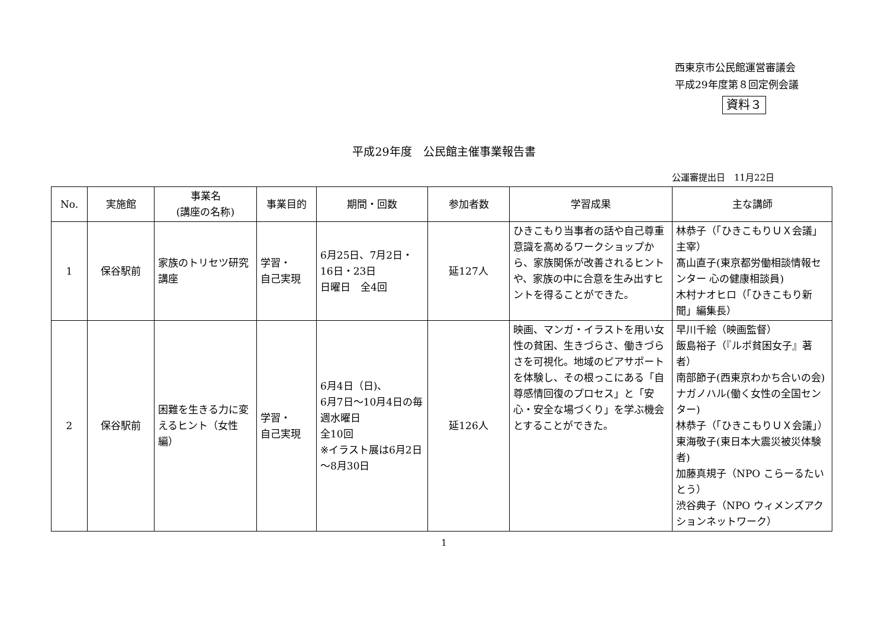西東京市公民館運営審議会
平成29年度第８回定例会議
資料３
平成29年度　公民館主催事業報告書
公運審提出日　11月22日
| No. | 実施館 | 事業名 (講座の名称) | 事業目的 | 期間・回数 | 参加者数 | 学習成果 | 主な講師 |
| --- | --- | --- | --- | --- | --- | --- | --- |
| 1 | 保谷駅前 | 家族のトリセツ研究講座 | 学習・ 自己実現 | 6月25日、7月2日・16日・23日 日曜日 全4回 | 延127人 | ひきこもり当事者の話や自己尊重意識を高めるワークショップから、家族関係が改善されるヒントや、家族の中に合意を生み出すヒントを得ることができた。 | 林恭子（「ひきこもりＵＸ会議」主宰） 髙山直子(東京都労働相談情報センター 心の健康相談員) 木村ナオヒロ（「ひきこもり新聞」編集長） |
| 2 | 保谷駅前 | 困難を生きる力に変えるヒント（女性編） | 学習・ 自己実現 | 6月4日（日)、 6月7日～10月4日の毎週水曜日 全10回 ※イラスト展は6月2日～8月30日 | 延126人 | 映画、マンガ・イラストを用い女性の貧困、生きづらさ、働きづらさを可視化。地域のピアサポートを体験し、その根っこにある「自尊感情回復のプロセス」と「安心・安全な場づくり」を学ぶ機会とすることができた。 | 早川千絵（映画監督） 飯島裕子（『ルポ貧困女子』著者） 南部節子(西東京わかち合いの会) ナガノハル(働く女性の全国センター) 林恭子（「ひきこもりＵＸ会議」） 東海敬子(東日本大震災被災体験者) 加藤真規子（NPO こらーるたいとう） 渋谷典子（NPO ウィメンズアクションネットワーク） |
1